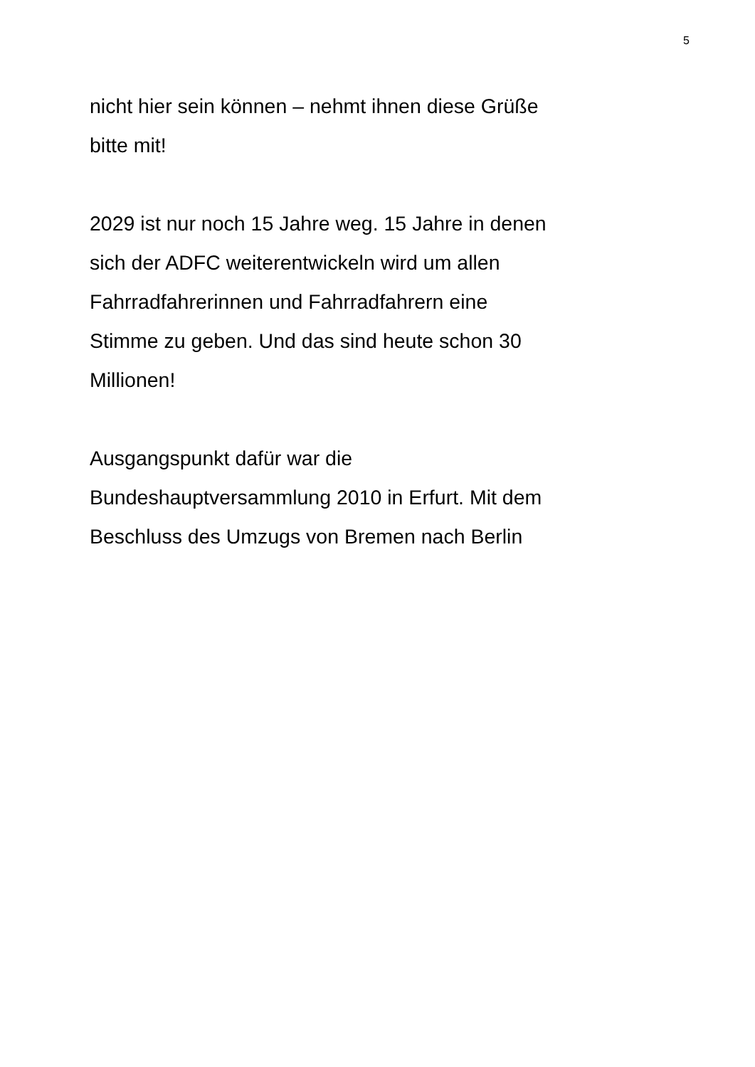5
nicht hier sein können – nehmt ihnen diese Grüße
bitte mit!
2029 ist nur noch 15 Jahre weg. 15 Jahre in denen
sich der ADFC weiterentwickeln wird um allen
Fahrradfahrerinnen und Fahrradfahrern eine
Stimme zu geben. Und das sind heute schon 30
Millionen!
Ausgangspunkt dafür war die
Bundeshauptversammlung 2010 in Erfurt. Mit dem
Beschluss des Umzugs von Bremen nach Berlin